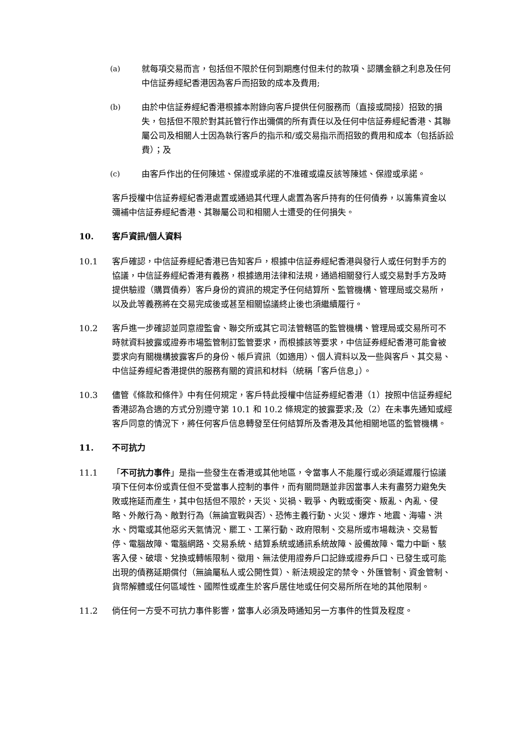(a) 就每項交易而言，包括但不限於任何到期應付但未付的款項、認購金額之利息及任何中信証券經紀香港因為客戶而招致的成本及費用;
(b) 由於中信証券經紀香港根據本附錄向客戶提供任何服務而（直接或間接）招致的損失，包括但不限於對其託管行作出彌償的所有責任以及任何中信証券經紀香港、其聯屬公司及相關人士因為執行客戶的指示和/或交易指示而招致的費用和成本（包括訴訟費）；及
(c) 由客戶作出的任何陳述、保證或承諾的不准確或違反該等陳述、保證或承諾。
客戶授權中信証券經紀香港處置或通過其代理人處置為客戶持有的任何債券，以籌集資金以彌補中信証券經紀香港、其聯屬公司和相關人士遭受的任何損失。
10. 客戶資訊/個人資料
10.1 客戶確認，中信証券經紀香港已告知客戶，根據中信証券經紀香港與發行人或任何對手方的協議，中信証券經紀香港有義務，根據適用法律和法規，通過相關發行人或交易對手方及時提供驗證（購買債券）客戶身份的資訊的規定予任何結算所、監管機構、管理局或交易所，以及此等義務將在交易完成後或甚至相關協議終止後也須繼續履行。
10.2 客戶進一步確認並同意證監會、聯交所或其它司法管轄區的監管機構、管理局或交易所可不時就資料披露或證券市場監管制訂監管要求，而根據該等要求，中信証券經紀香港可能會被要求向有關機構披露客戶的身份、帳戶資訊（如適用）、個人資料以及一些與客戶、其交易、中信証券經紀香港提供的服務有關的資訊和材料（統稱「客戶信息」）。
10.3 儘管《條款和條件》中有任何規定，客戶特此授權中信証券經紀香港（1）按照中信証券經紀香港認為合適的方式分別遵守第 10.1 和 10.2 條規定的披露要求;及（2）在未事先通知或經客戶同意的情況下，將任何客戶信息轉發至任何結算所及香港及其他相關地區的監管機構。
11. 不可抗力
11.1 「不可抗力事件」是指一些發生在香港或其他地區，令當事人不能履行或必須延遲履行協議項下任何本份或責任但不受當事人控制的事件，而有關問題並非因當事人未有盡努力避免失敗或拖延而產生，其中包括但不限於，天災、災禍、戰爭、內戰或衝突、叛亂、內亂、侵略、外敵行為、敵對行為（無論宣戰與否）、恐怖主義行動、火災、爆炸、地震、海嘯、洪水、閃電或其他惡劣天氣情況、罷工、工業行動、政府限制、交易所或市場裁決、交易暫停、電腦故障、電腦網路、交易系統、結算系統或通訊系統故障、設備故障、電力中斷、駭客入侵、破壞、兌換或轉帳限制、徵用、無法使用證券戶口記錄或證券戶口、已發生或可能出現的債務延期償付（無論屬私人或公開性質）、新法規設定的禁令、外匯管制、資金管制、貨幣解體或任何區域性、國際性或產生於客戶居住地或任何交易所所在地的其他限制。
11.2 倘任何一方受不可抗力事件影響，當事人必須及時通知另一方事件的性質及程度。